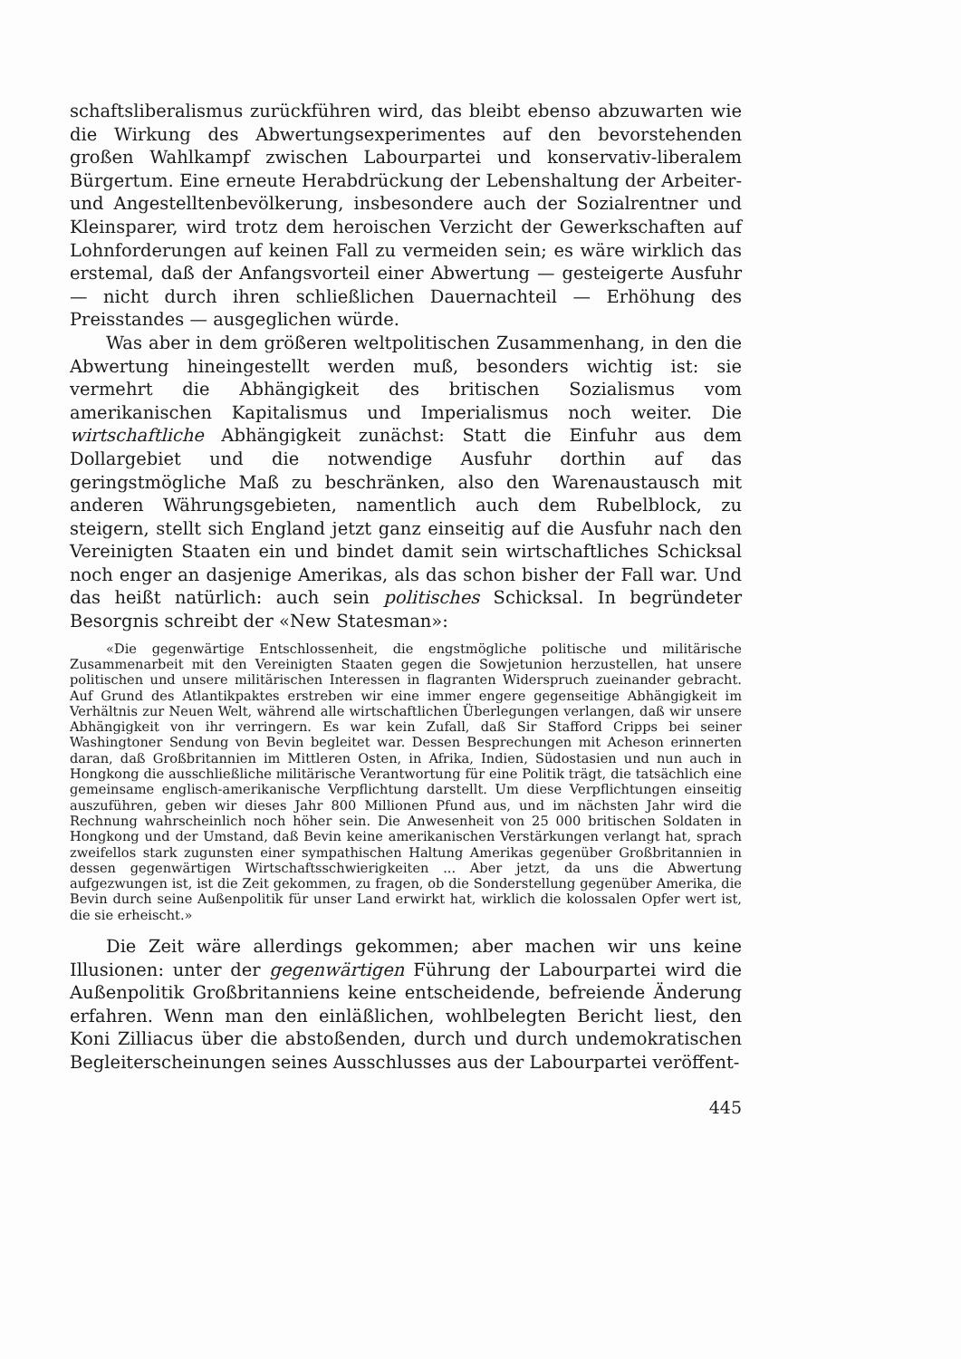schaftsliberalismus zurückführen wird, das bleibt ebenso abzuwarten wie die Wirkung des Abwertungsexperimentes auf den bevorstehenden großen Wahlkampf zwischen Labourpartei und konservativ-liberalem Bürgertum. Eine erneute Herabdrückung der Lebenshaltung der Arbeiter- und Angestelltenbevölkerung, insbesondere auch der Sozialrentner und Kleinsparer, wird trotz dem heroischen Verzicht der Gewerkschaften auf Lohnforderungen auf keinen Fall zu vermeiden sein; es wäre wirklich das erstemal, daß der Anfangsvorteil einer Abwertung — gesteigerte Ausfuhr — nicht durch ihren schließlichen Dauernachteil — Erhöhung des Preisstandes — ausgeglichen würde.
Was aber in dem größeren weltpolitischen Zusammenhang, in den die Abwertung hineingestellt werden muß, besonders wichtig ist: sie vermehrt die Abhängigkeit des britischen Sozialismus vom amerikanischen Kapitalismus und Imperialismus noch weiter. Die wirtschaftliche Abhängigkeit zunächst: Statt die Einfuhr aus dem Dollargebiet und die notwendige Ausfuhr dorthin auf das geringstmögliche Maß zu beschränken, also den Warenaustausch mit anderen Währungsgebieten, namentlich auch dem Rubelblock, zu steigern, stellt sich England jetzt ganz einseitig auf die Ausfuhr nach den Vereinigten Staaten ein und bindet damit sein wirtschaftliches Schicksal noch enger an dasjenige Amerikas, als das schon bisher der Fall war. Und das heißt natürlich: auch sein politisches Schicksal. In begründeter Besorgnis schreibt der «New Statesman»:
«Die gegenwärtige Entschlossenheit, die engstmögliche politische und militärische Zusammenarbeit mit den Vereinigten Staaten gegen die Sowjetunion herzustellen, hat unsere politischen und unsere militärischen Interessen in flagranten Widerspruch zueinander gebracht. Auf Grund des Atlantikpaktes erstreben wir eine immer engere gegenseitige Abhängigkeit im Verhältnis zur Neuen Welt, während alle wirtschaftlichen Überlegungen verlangen, daß wir unsere Abhängigkeit von ihr verringern. Es war kein Zufall, daß Sir Stafford Cripps bei seiner Washingtoner Sendung von Bevin begleitet war. Dessen Besprechungen mit Acheson erinnerten daran, daß Großbritannien im Mittleren Osten, in Afrika, Indien, Südostasien und nun auch in Hongkong die ausschließliche militärische Verantwortung für eine Politik trägt, die tatsächlich eine gemeinsame englisch-amerikanische Verpflichtung darstellt. Um diese Verpflichtungen einseitig auszuführen, geben wir dieses Jahr 800 Millionen Pfund aus, und im nächsten Jahr wird die Rechnung wahrscheinlich noch höher sein. Die Anwesenheit von 25 000 britischen Soldaten in Hongkong und der Umstand, daß Bevin keine amerikanischen Verstärkungen verlangt hat, sprach zweifellos stark zugunsten einer sympathischen Haltung Amerikas gegenüber Großbritannien in dessen gegenwärtigen Wirtschaftsschwierigkeiten ... Aber jetzt, da uns die Abwertung aufgezwungen ist, ist die Zeit gekommen, zu fragen, ob die Sonderstellung gegenüber Amerika, die Bevin durch seine Außenpolitik für unser Land erwirkt hat, wirklich die kolossalen Opfer wert ist, die sie erheischt.»
Die Zeit wäre allerdings gekommen; aber machen wir uns keine Illusionen: unter der gegenwärtigen Führung der Labourpartei wird die Außenpolitik Großbritanniens keine entscheidende, befreiende Änderung erfahren. Wenn man den einläßlichen, wohlbelegten Bericht liest, den Koni Zilliacus über die abstoßenden, durch und durch undemokratischen Begleiterscheinungen seines Ausschlusses aus der Labourpartei veröffent-
445